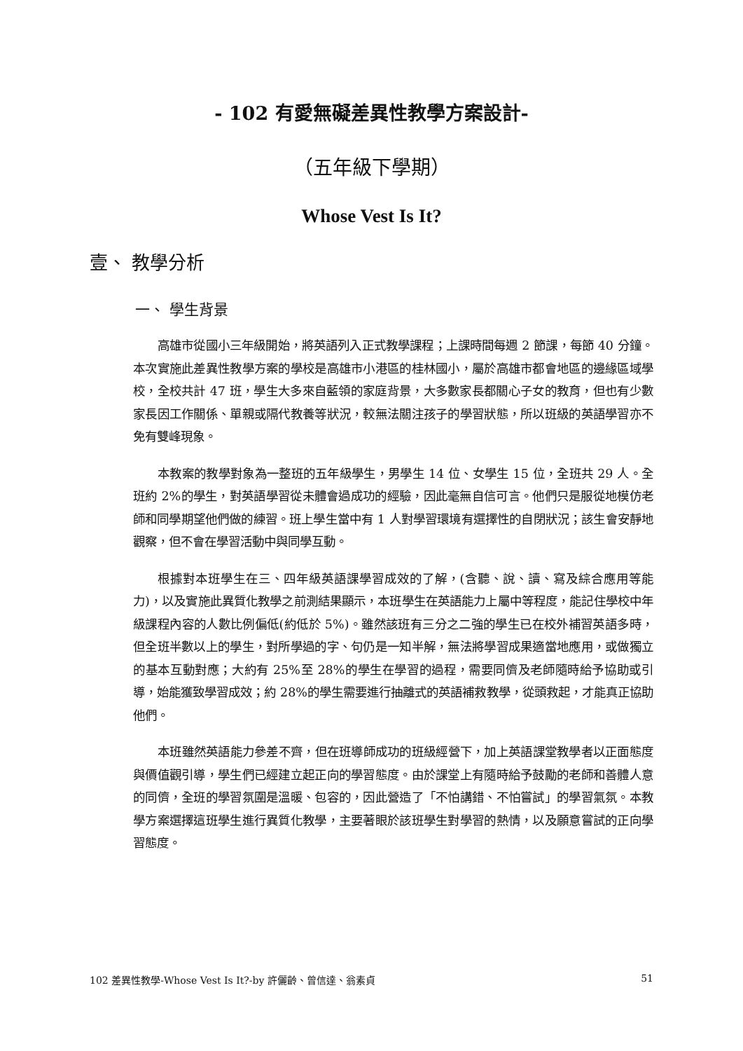- 102 有愛無礙差異性教學方案設計-
（五年級下學期）
Whose Vest Is It?
壹、 教學分析
一、 學生背景
高雄市從國小三年級開始，將英語列入正式教學課程；上課時間每週 2 節課，每節 40 分鐘。本次實施此差異性教學方案的學校是高雄市小港區的桂林國小，屬於高雄市都會地區的邊緣區域學校，全校共計 47 班，學生大多來自藍領的家庭背景，大多數家長都關心子女的教育，但也有少數家長因工作關係、單親或隔代教養等狀況，較無法關注孩子的學習狀態，所以班級的英語學習亦不免有雙峰現象。
本教案的教學對象為一整班的五年級學生，男學生 14 位、女學生 15 位，全班共 29 人。全班約 2%的學生，對英語學習從未體會過成功的經驗，因此毫無自信可言。他們只是服從地模仿老師和同學期望他們做的練習。班上學生當中有 1 人對學習環境有選擇性的自閉狀況；該生會安靜地觀察，但不會在學習活動中與同學互動。
根據對本班學生在三、四年級英語課學習成效的了解，(含聽、說、讀、寫及綜合應用等能力)，以及實施此異質化教學之前測結果顯示，本班學生在英語能力上屬中等程度，能記住學校中年級課程內容的人數比例偏低(約低於 5%)。雖然該班有三分之二強的學生已在校外補習英語多時，但全班半數以上的學生，對所學過的字、句仍是一知半解，無法將學習成果適當地應用，或做獨立的基本互動對應；大約有 25%至 28%的學生在學習的過程，需要同儕及老師隨時給予協助或引導，始能獲致學習成效；約 28%的學生需要進行抽離式的英語補救教學，從頭救起，才能真正協助他們。
本班雖然英語能力參差不齊，但在班導師成功的班級經營下，加上英語課堂教學者以正面態度與價值觀引導，學生們已經建立起正向的學習態度。由於課堂上有隨時給予鼓勵的老師和善體人意的同儕，全班的學習氛圍是溫暖、包容的，因此營造了「不怕講錯、不怕嘗試」的學習氣氛。本教學方案選擇這班學生進行異質化教學，主要著眼於該班學生對學習的熱情，以及願意嘗試的正向學習態度。
102 差異性教學-Whose Vest Is It?-by 許儷齡、曾信達、翁素貞 51